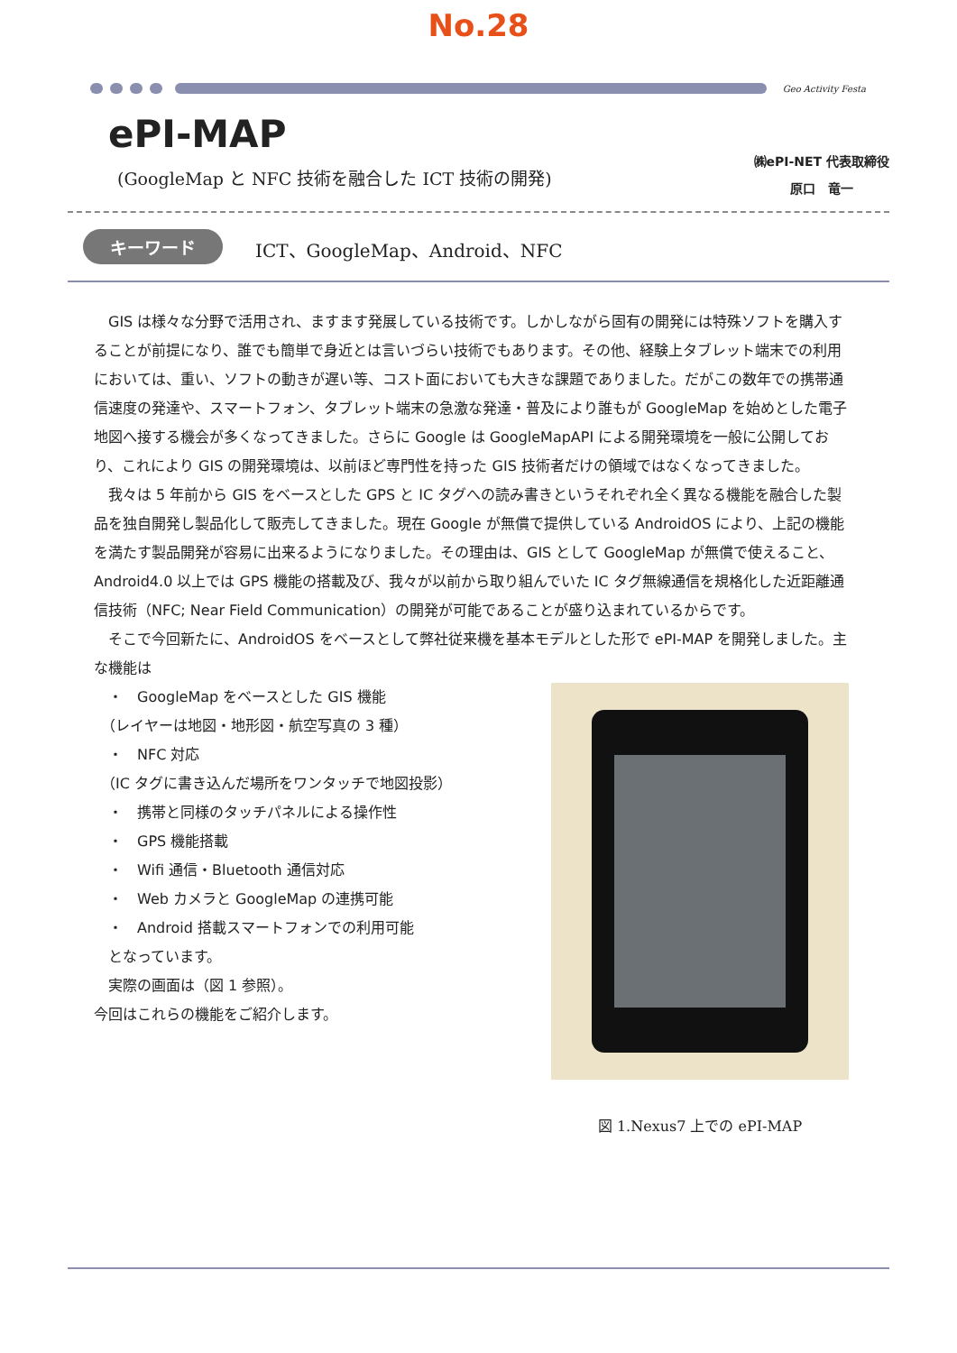No.28
Geo Activity Festa
ePI-MAP
(GoogleMap と NFC 技術を融合した ICT 技術の開発)
㈱ePI-NET 代表取締役
原口　竜一
キーワード ICT、GoogleMap、Android、NFC
GIS は様々な分野で活用され、ますます発展している技術です。しかしながら固有の開発には特殊ソフトを購入することが前提になり、誰でも簡単で身近とは言いづらい技術でもあります。その他、経験上タブレット端末での利用においては、重い、ソフトの動きが遅い等、コスト面においても大きな課題でありました。だがこの数年での携帯通信速度の発達や、スマートフォン、タブレット端末の急激な発達・普及により誰もが GoogleMap を始めとした電子地図へ接する機会が多くなってきました。さらに Google は GoogleMapAPI による開発環境を一般に公開しており、これにより GIS の開発環境は、以前ほど専門性を持った GIS 技術者だけの領域ではなくなってきました。
我々は 5 年前から GIS をベースとした GPS と IC タグへの読み書きというそれぞれ全く異なる機能を融合した製品を独自開発し製品化して販売してきました。現在 Google が無償で提供している AndroidOS により、上記の機能を満たす製品開発が容易に出来るようになりました。その理由は、GIS として GoogleMap が無償で使えること、Android4.0 以上では GPS 機能の搭載及び、我々が以前から取り組んでいた IC タグ無線通信を規格化した近距離通信技術（NFC; Near Field Communication）の開発が可能であることが盛り込まれているからです。
そこで今回新たに、AndroidOS をベースとして弊社従来機を基本モデルとした形で ePI-MAP を開発しました。主な機能は
　・　GoogleMap をベースとした GIS 機能
　（レイヤーは地図・地形図・航空写真の 3 種）
　・　NFC 対応
　（IC タグに書き込んだ場所をワンタッチで地図投影）
　・　携帯と同様のタッチパネルによる操作性
　・　GPS 機能搭載
　・　Wifi 通信・Bluetooth 通信対応
　・　Web カメラと GoogleMap の連携可能
　・　Android 搭載スマートフォンでの利用可能
　となっています。
　実際の画面は（図 1 参照）。
今回はこれらの機能をご紹介します。
図 1.Nexus7 上での ePI-MAP